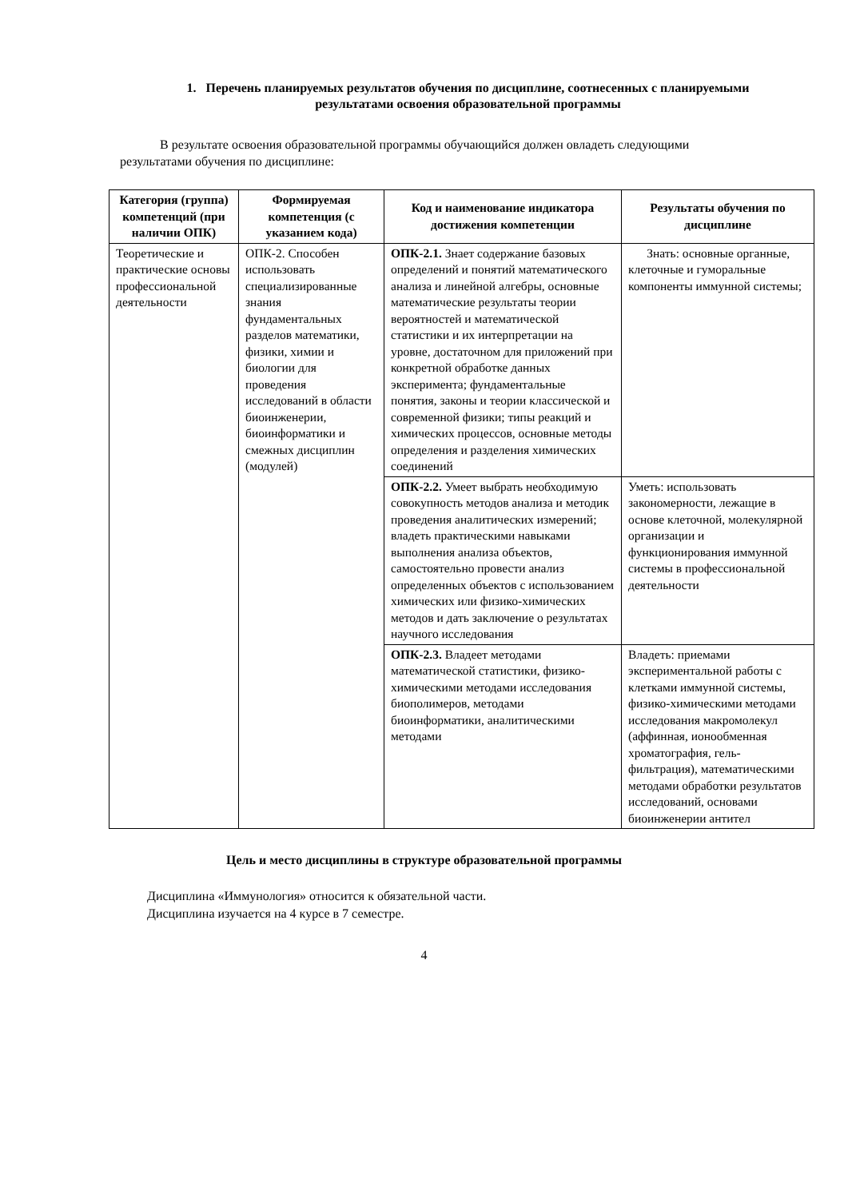1. Перечень планируемых результатов обучения по дисциплине, соотнесенных с планируемыми результатами освоения образовательной программы
В результате освоения образовательной программы обучающийся должен овладеть следующими результатами обучения по дисциплине:
| Категория (группа) компетенций (при наличии ОПК) | Формируемая компетенция (с указанием кода) | Код и наименование индикатора достижения компетенции | Результаты обучения по дисциплине |
| --- | --- | --- | --- |
| Теоретические и практические основы профессиональной деятельности | ОПК-2. Способен использовать специализированные знания фундаментальных разделов математики, физики, химии и биологии для проведения исследований в области биоинженерии, биоинформатики и смежных дисциплин (модулей) | ОПК-2.1. Знает содержание базовых определений и понятий математического анализа и линейной алгебры, основные математические результаты теории вероятностей и математической статистики и их интерпретации на уровне, достаточном для приложений при конкретной обработке данных эксперимента; фундаментальные понятия, законы и теории классической и современной физики; типы реакций и химических процессов, основные методы определения и разделения химических соединений | Знать: основные органные, клеточные и гуморальные компоненты иммунной системы; |
| | | ОПК-2.2. Умеет выбрать необходимую совокупность методов анализа и методик проведения аналитических измерений; владеть практическими навыками выполнения анализа объектов, самостоятельно провести анализ определенных объектов с использованием химических или физико-химических методов и дать заключение о результатах научного исследования | Уметь: использовать закономерности, лежащие в основе клеточной, молекулярной организации и функционирования иммунной системы в профессиональной деятельности |
| | | ОПК-2.3. Владеет методами математической статистики, физико-химическими методами исследования биополимеров, методами биоинформатики, аналитическими методами | Владеть: приемами экспериментальной работы с клетками иммунной системы, физико-химическими методами исследования макромолекул (аффинная, ионообменная хроматография, гель-фильтрация), математическими методами обработки результатов исследований, основами биоинженерии антител |
Цель и место дисциплины в структуре образовательной программы
Дисциплина «Иммунология» относится к обязательной части.
Дисциплина изучается на 4 курсе в 7 семестре.
4